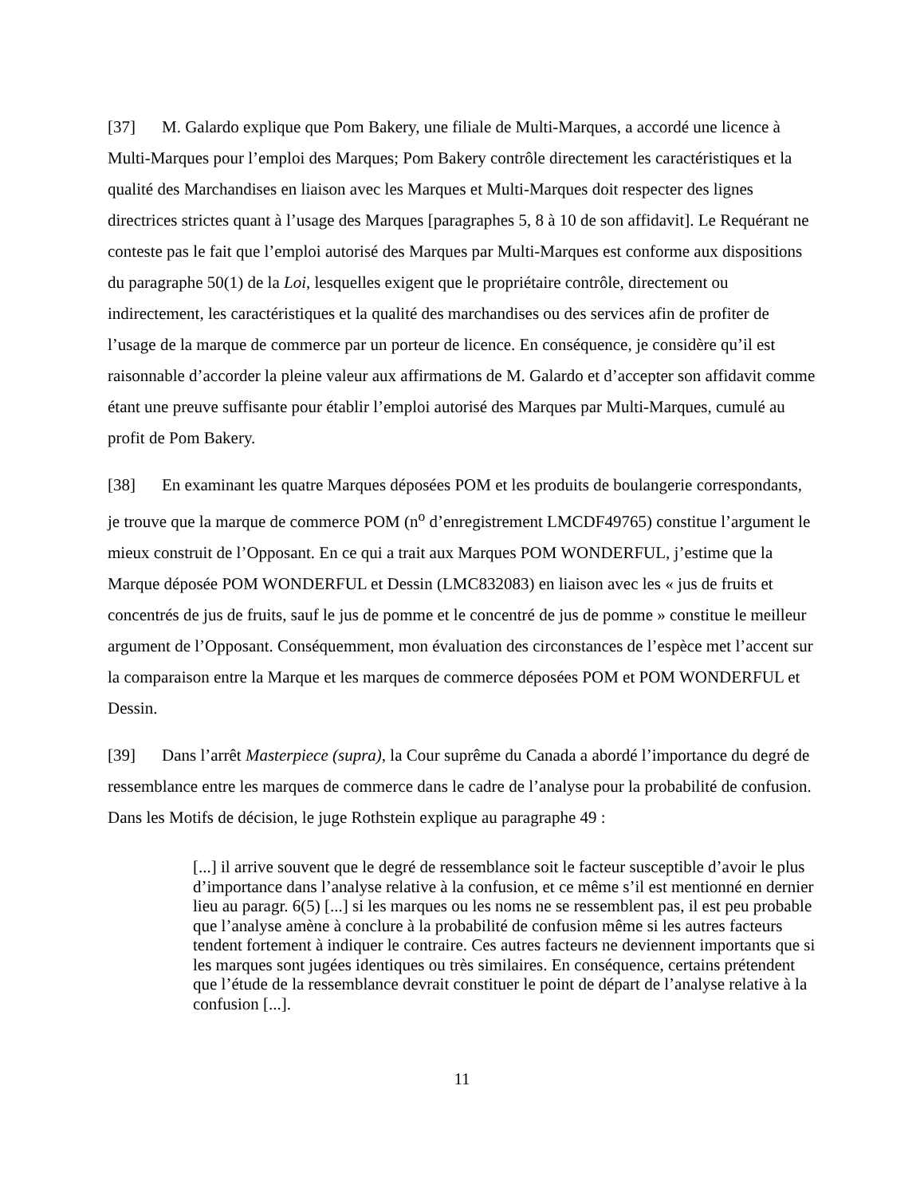[37] M. Galardo explique que Pom Bakery, une filiale de Multi-Marques, a accordé une licence à Multi-Marques pour l’emploi des Marques; Pom Bakery contrôle directement les caractéristiques et la qualité des Marchandises en liaison avec les Marques et Multi-Marques doit respecter des lignes directrices strictes quant à l’usage des Marques [paragraphes 5, 8 à 10 de son affidavit]. Le Requérant ne conteste pas le fait que l’emploi autorisé des Marques par Multi-Marques est conforme aux dispositions du paragraphe 50(1) de la Loi, lesquelles exigent que le propriétaire contrôle, directement ou indirectement, les caractéristiques et la qualité des marchandises ou des services afin de profiter de l’usage de la marque de commerce par un porteur de licence. En conséquence, je considère qu’il est raisonnable d’accorder la pleine valeur aux affirmations de M. Galardo et d’accepter son affidavit comme étant une preuve suffisante pour établir l’emploi autorisé des Marques par Multi-Marques, cumulé au profit de Pom Bakery.
[38] En examinant les quatre Marques déposées POM et les produits de boulangerie correspondants, je trouve que la marque de commerce POM (n<sup>o</sup> d’enregistrement LMCDF49765) constitue l’argument le mieux construit de l’Opposant. En ce qui a trait aux Marques POM WONDERFUL, j’estime que la Marque déposée POM WONDERFUL et Dessin (LMC832083) en liaison avec les « jus de fruits et concentrés de jus de fruits, sauf le jus de pomme et le concentré de jus de pomme » constitue le meilleur argument de l’Opposant. Conséquemment, mon évaluation des circonstances de l’espèce met l’accent sur la comparaison entre la Marque et les marques de commerce déposées POM et POM WONDERFUL et Dessin.
[39] Dans l’arrêt Masterpiece (supra), la Cour suprême du Canada a abordé l’importance du degré de ressemblance entre les marques de commerce dans le cadre de l’analyse pour la probabilité de confusion. Dans les Motifs de décision, le juge Rothstein explique au paragraphe 49 :
[...] il arrive souvent que le degré de ressemblance soit le facteur susceptible d’avoir le plus d’importance dans l’analyse relative à la confusion, et ce même s’il est mentionné en dernier lieu au paragr. 6(5) [...] si les marques ou les noms ne se ressemblent pas, il est peu probable que l’analyse amène à conclure à la probabilité de confusion même si les autres facteurs tendent fortement à indiquer le contraire. Ces autres facteurs ne deviennent importants que si les marques sont jugées identiques ou très similaires. En conséquence, certains prétendent que l’étude de la ressemblance devrait constituer le point de départ de l’analyse relative à la confusion [...].
11